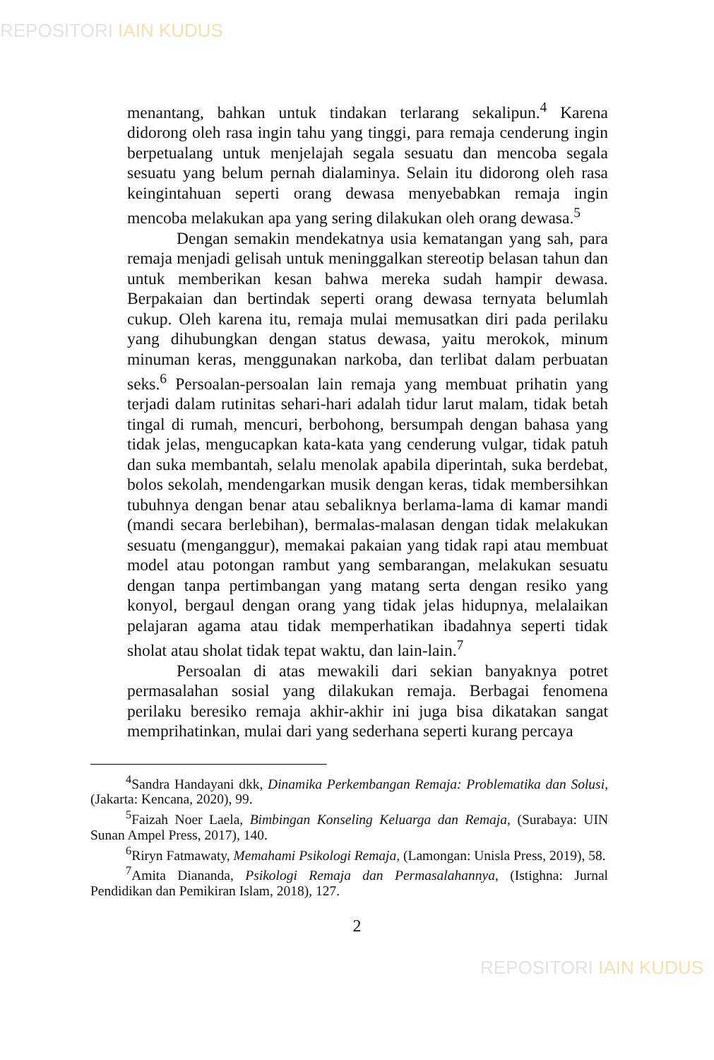REPOSITORI IAIN KUDUS
menantang, bahkan untuk tindakan terlarang sekalipun.<sup>4</sup> Karena didorong oleh rasa ingin tahu yang tinggi, para remaja cenderung ingin berpetualang untuk menjelajah segala sesuatu dan mencoba segala sesuatu yang belum pernah dialaminya. Selain itu didorong oleh rasa keingintahuan seperti orang dewasa menyebabkan remaja ingin mencoba melakukan apa yang sering dilakukan oleh orang dewasa.<sup>5</sup>
Dengan semakin mendekatnya usia kematangan yang sah, para remaja menjadi gelisah untuk meninggalkan stereotip belasan tahun dan untuk memberikan kesan bahwa mereka sudah hampir dewasa. Berpakaian dan bertindak seperti orang dewasa ternyata belumlah cukup. Oleh karena itu, remaja mulai memusatkan diri pada perilaku yang dihubungkan dengan status dewasa, yaitu merokok, minum minuman keras, menggunakan narkoba, dan terlibat dalam perbuatan seks.<sup>6</sup> Persoalan-persoalan lain remaja yang membuat prihatin yang terjadi dalam rutinitas sehari-hari adalah tidur larut malam, tidak betah tingal di rumah, mencuri, berbohong, bersumpah dengan bahasa yang tidak jelas, mengucapkan kata-kata yang cenderung vulgar, tidak patuh dan suka membantah, selalu menolak apabila diperintah, suka berdebat, bolos sekolah, mendengarkan musik dengan keras, tidak membersihkan tubuhnya dengan benar atau sebaliknya berlama-lama di kamar mandi (mandi secara berlebihan), bermalas-malasan dengan tidak melakukan sesuatu (menganggur), memakai pakaian yang tidak rapi atau membuat model atau potongan rambut yang sembarangan, melakukan sesuatu dengan tanpa pertimbangan yang matang serta dengan resiko yang konyol, bergaul dengan orang yang tidak jelas hidupnya, melalaikan pelajaran agama atau tidak memperhatikan ibadahnya seperti tidak sholat atau sholat tidak tepat waktu, dan lain-lain.<sup>7</sup>
Persoalan di atas mewakili dari sekian banyaknya potret permasalahan sosial yang dilakukan remaja. Berbagai fenomena perilaku beresiko remaja akhir-akhir ini juga bisa dikatakan sangat memprihatinkan, mulai dari yang sederhana seperti kurang percaya
<sup>4</sup> Sandra Handayani dkk, Dinamika Perkembangan Remaja: Problematika dan Solusi, (Jakarta: Kencana, 2020), 99.
<sup>5</sup> Faizah Noer Laela, Bimbingan Konseling Keluarga dan Remaja, (Surabaya: UIN Sunan Ampel Press, 2017), 140.
<sup>6</sup> Riryn Fatmawaty, Memahami Psikologi Remaja, (Lamongan: Unisla Press, 2019), 58.
<sup>7</sup> Amita Diananda, Psikologi Remaja dan Permasalahannya, (Istighna: Jurnal Pendidikan dan Pemikiran Islam, 2018), 127.
2
REPOSITORI IAIN KUDUS